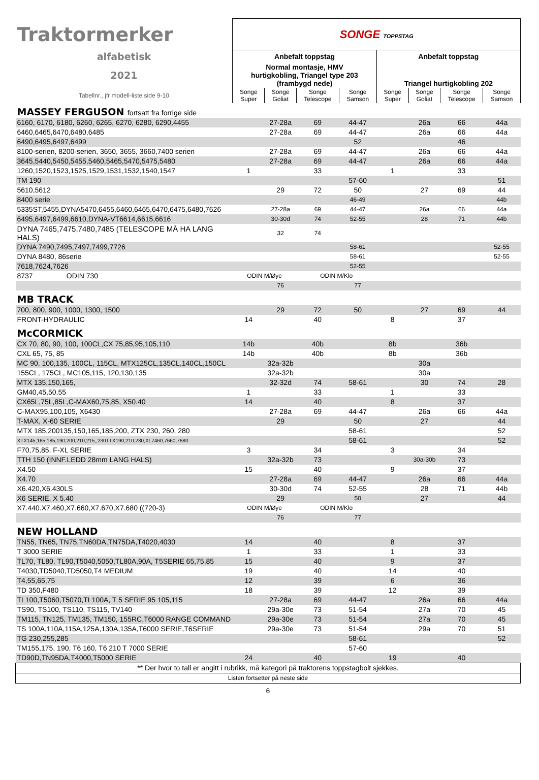| Traktormerker | SONGE TOPPSTAG | | | | | | | |
| alfabetisk | Anbefalt toppstag | | | | Anbefalt toppstag | | | |
| 2021 | Normal montasje, HMV hurtigkobling, Triangel type 203 (frambygd nede) | | | | Triangel hurtigkobling 202 | | | |
| Tabellnr., jfr modell-liste side 9-10 | Songe Super | Songe Goliat | Songe Telescope | Songe Samson | Songe Super | Songe Goliat | Songe Telescope | Songe Samson |
| MASSEY FERGUSON fortsatt fra forrige side | | | | | | | | |
| 6160, 6170, 6180, 6260, 6265, 6270, 6280, 6290,4455 | | 27-28a | 69 | 44-47 | | 26a | 66 | 44a |
| 6460,6465,6470,6480,6485 | | 27-28a | 69 | 44-47 | | 26a | 66 | 44a |
| 6490,6495,6497,6499 | | | | 52 | | | 46 | |
| 8100-serien, 8200-serien, 3650, 3655, 3660,7400 serien | | 27-28a | 69 | 44-47 | | 26a | 66 | 44a |
| 3645,5440,5450,5455,5460,5465,5470,5475,5480 | | 27-28a | 69 | 44-47 | | 26a | 66 | 44a |
| 1260,1520,1523,1525,1529,1531,1532,1540,1547 | 1 | | 33 | | 1 | | 33 | |
| TM 190 | | | | 57-60 | | | | 51 |
| 5610,5612 | | 29 | 72 | 50 | | 27 | 69 | 44 |
| 8400 serie | | | | 46-49 | | | | 44b |
| 5335ST,5455,DYNA5470,6455,6460,6465,6470,6475,6480,7626 | | 27-28a | 69 | 44-47 | | 26a | 66 | 44a |
| 6495,6497,6499,6610,DYNA-VT6614,6615,6616 | | 30-30d | 74 | 52-55 | | 28 | 71 | 44b |
| DYNA 7465,7475,7480,7485 (TELESCOPE MÅ HA LANG HALS) | | 32 | 74 | | | | | |
| DYNA 7490,7495,7497,7499,7726 | | | | 58-61 | | | | 52-55 |
| DYNA 8480, 86serie | | | | 58-61 | | | | 52-55 |
| 7618,7624,7626 | | | | 52-55 | | | | |
| 8737 ODIN 730 | ODIN M/Øye | | ODIN M/Klo | | | | | |
| | | 76 | | 77 | | | | |
| MB TRACK | | | | | | | | |
| 700, 800, 900, 1000, 1300, 1500 | | 29 | 72 | 50 | | 27 | 69 | 44 |
| FRONT-HYDRAULIC | 14 | | 40 | | 8 | | 37 | |
| McCORMICK | | | | | | | | |
| CX 70, 80, 90, 100, 100CL,CX 75,85,95,105,110 | 14b | | 40b | | 8b | | 36b | |
| CXL 65, 75, 85 | 14b | | 40b | | 8b | | 36b | |
| MC 90, 100,135, 100CL, 115CL, MTX125CL,135CL,140CL,150CL | | 32a-32b | | | | 30a | | |
| 155CL, 175CL, MC105,115, 120,130,135 | | 32a-32b | | | | 30a | | |
| MTX 135,150,165, | | 32-32d | 74 | 58-61 | | 30 | 74 | 28 |
| GM40,45,50,55 | 1 | | 33 | | 1 | | 33 | |
| CX65L,75L,85L,C-MAX60,75,85, X50.40 | 14 | | 40 | | 8 | | 37 | |
| C-MAX95,100,105, X6430 | | 27-28a | 69 | 44-47 | | 26a | 66 | 44a |
| T-MAX, X-60 SERIE | | 29 | | 50 | | 27 | | 44 |
| MTX 185,200135,150,165,185,200, ZTX 230, 260, 280 | | | | 58-61 | | | | 52 |
| XTX145,165,185,190,200,210,215,,230TTX190,210,230,XL7460,7660,7680 | | | | 58-61 | | | | 52 |
| F70,75,85, F-XL SERIE | 3 | | 34 | | 3 | | 34 | |
| TTH 150 (INNF.LEDD 28mm LANG HALS) | | 32a-32b | 73 | | | 30a-30b | 73 | |
| X4.50 | 15 | | 40 | | 9 | | 37 | |
| X4.70 | | 27-28a | 69 | 44-47 | | 26a | 66 | 44a |
| X6.420,X6.430LS | | 30-30d | 74 | 52-55 | | 28 | 71 | 44b |
| X6 SERIE, X 5.40 | | 29 | | 50 | | 27 | | 44 |
| X7.440.X7.460,X7.660,X7.670,X7.680 ((720-3) | ODIN M/Øye | | ODIN M/Klo | | | | | |
| | | 76 | | 77 | | | | |
| NEW HOLLAND | | | | | | | | |
| TN55, TN65, TN75,TN60DA,TN75DA,T4020,4030 | 14 | | 40 | | 8 | | 37 | |
| T 3000 SERIE | 1 | | 33 | | 1 | | 33 | |
| TL70, TL80, TL90,T5040,5050,TL80A,90A, T5SERIE 65,75,85 | 15 | | 40 | | 9 | | 37 | |
| T4030,TD5040,TD5050,T4 MEDIUM | 19 | | 40 | | 14 | | 40 | |
| T4,55,65,75 | 12 | | 39 | | 6 | | 36 | |
| TD 350,F480 | 18 | | 39 | | 12 | | 39 | |
| TL100,T5060,T5070,TL100A, T 5 SERIE 95 105,115 | | 27-28a | 69 | 44-47 | | 26a | 66 | 44a |
| TS90, TS100, TS110, TS115, TV140 | | 29a-30e | 73 | 51-54 | | 27a | 70 | 45 |
| TM115, TN125, TM135, TM150, 155RC,T6000 RANGE COMMAND | | 29a-30e | 73 | 51-54 | | 27a | 70 | 45 |
| TS 100A,110A,115A,125A,130A,135A,T6000 SERIE,T6SERIE | | 29a-30e | 73 | 51-54 | | 29a | 70 | 51 |
| TG 230,255,285 | | | | 58-61 | | | | 52 |
| TM155,175, 190, T6 160, T6 210 T 7000 SERIE | | | | 57-60 | | | | |
| TD90D,TN95DA,T4000,T5000 SERIE | 24 | | 40 | | 19 | | 40 | |
| ** Der hvor to tall er angitt i rubrikk, må kategori på traktorens toppstagbolt sjekkes. | | | | | | | | |
| Listen fortsetter på neste side | | | | | | | | |
6